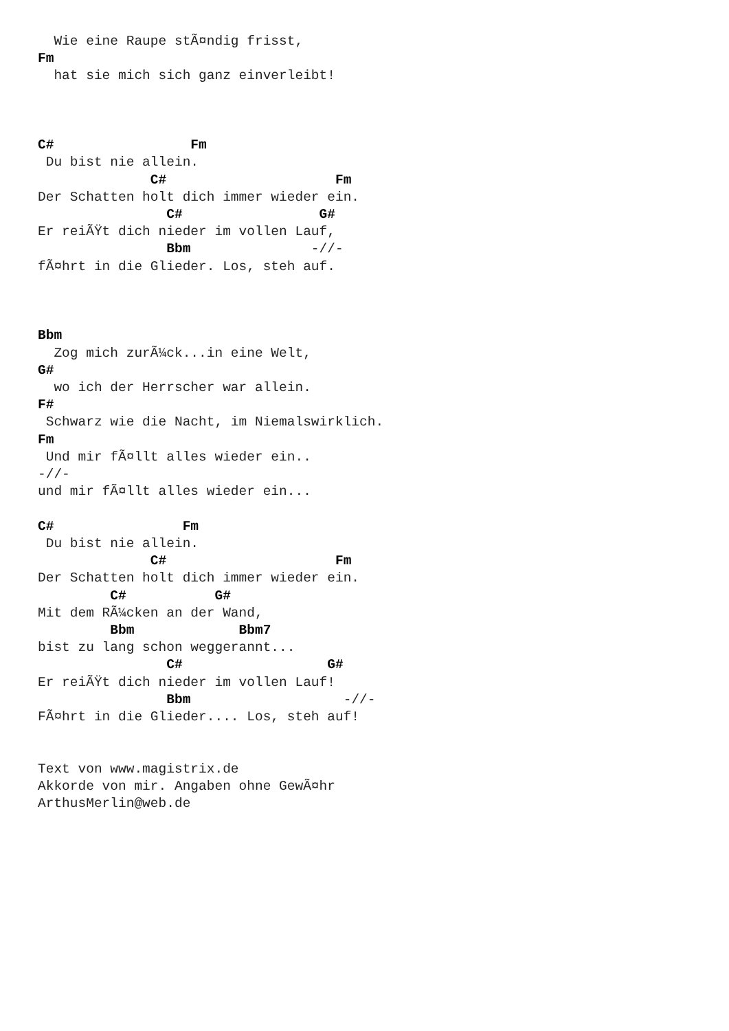Wie eine Raupe stÃ¤ndig frisst,
Fm
  hat sie mich sich ganz einverleibt!



C#                 Fm
 Du bist nie allein.
              C#                     Fm
Der Schatten holt dich immer wieder ein.
                C#                 G#
Er reiÃŸt dich nieder im vollen Lauf,
                Bbm               -//-
fÃ¤hrt in die Glieder. Los, steh auf.



Bbm
  Zog mich zurÃ¼ck...in eine Welt,
G#
  wo ich der Herrscher war allein.
F#
 Schwarz wie die Nacht, im Niemalswirklich.
Fm
 Und mir fÃ¤llt alles wieder ein..
-//-
und mir fÃ¤llt alles wieder ein...

C#                Fm
 Du bist nie allein.
              C#                     Fm
Der Schatten holt dich immer wieder ein.
         C#           G#
Mit dem RÃ¼cken an der Wand,
         Bbm             Bbm7
bist zu lang schon weggerannt...
                C#                  G#
Er reiÃŸt dich nieder im vollen Lauf!
                Bbm                   -//-
FÃ¤hrt in die Glieder.... Los, steh auf!


Text von www.magistrix.de
Akkorde von mir. Angaben ohne GewÃ¤hr
ArthusMerlin@web.de